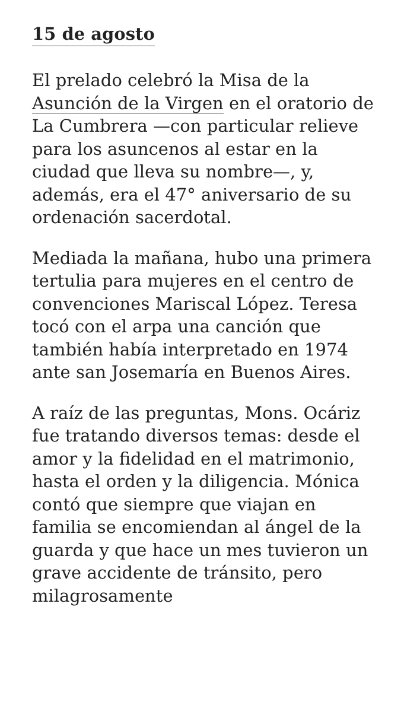15 de agosto
El prelado celebró la Misa de la Asunción de la Virgen en el oratorio de La Cumbrera —con particular relieve para los asuncenos al estar en la ciudad que lleva su nombre—, y, además, era el 47° aniversario de su ordenación sacerdotal.
Mediada la mañana, hubo una primera tertulia para mujeres en el centro de convenciones Mariscal López. Teresa tocó con el arpa una canción que también había interpretado en 1974 ante san Josemaría en Buenos Aires.
A raíz de las preguntas, Mons. Ocáriz fue tratando diversos temas: desde el amor y la fidelidad en el matrimonio, hasta el orden y la diligencia. Mónica contó que siempre que viajan en familia se encomiendan al ángel de la guarda y que hace un mes tuvieron un grave accidente de tránsito, pero milagrosamente